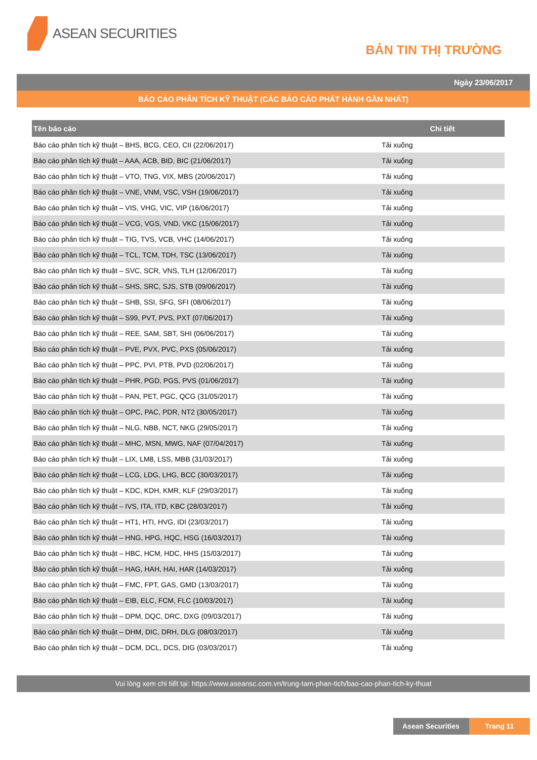ASEAN SECURITIES
BẢN TIN THỊ TRƯỜNG
Ngày 23/06/2017
BÁO CÁO PHÂN TÍCH KỸ THUẬT (CÁC BÁO CÁO PHÁT HÀNH GẦN NHẤT)
| Tên báo cáo | Chi tiết |
| --- | --- |
| Báo cáo phân tích kỹ thuật – BHS, BCG, CEO, CII (22/06/2017) | Tải xuống |
| Báo cáo phân tích kỹ thuật – AAA, ACB, BID, BIC (21/06/2017) | Tải xuống |
| Báo cáo phân tích kỹ thuật – VTO, TNG, VIX, MBS (20/06/2017) | Tải xuống |
| Báo cáo phân tích kỹ thuật – VNE, VNM, VSC, VSH (19/06/2017) | Tải xuống |
| Báo cáo phân tích kỹ thuật – VIS, VHG, VIC, VIP (16/06/2017) | Tải xuống |
| Báo cáo phân tích kỹ thuật – VCG, VGS, VND, VKC (15/06/2017) | Tải xuống |
| Báo cáo phân tích kỹ thuật – TIG, TVS, VCB, VHC (14/06/2017) | Tải xuống |
| Báo cáo phân tích kỹ thuật – TCL, TCM, TDH, TSC (13/06/2017) | Tải xuống |
| Báo cáo phân tích kỹ thuật – SVC, SCR, VNS, TLH (12/06/2017) | Tải xuống |
| Báo cáo phân tích kỹ thuật – SHS, SRC, SJS, STB (09/06/2017) | Tải xuống |
| Báo cáo phân tích kỹ thuật – SHB, SSI, SFG, SFI (08/06/2017) | Tải xuống |
| Báo cáo phân tích kỹ thuật – S99, PVT, PVS, PXT (07/06/2017) | Tải xuống |
| Báo cáo phân tích kỹ thuật – REE, SAM, SBT, SHI (06/06/2017) | Tải xuống |
| Báo cáo phân tích kỹ thuật – PVE, PVX, PVC, PXS (05/06/2017) | Tải xuống |
| Báo cáo phân tích kỹ thuật – PPC, PVI, PTB, PVD (02/06/2017) | Tải xuống |
| Báo cáo phân tích kỹ thuật – PHR, PGD, PGS, PVS (01/06/2017) | Tải xuống |
| Báo cáo phân tích kỹ thuật – PAN, PET, PGC, QCG (31/05/2017) | Tải xuống |
| Báo cáo phân tích kỹ thuật – OPC, PAC, PDR, NT2 (30/05/2017) | Tải xuống |
| Báo cáo phân tích kỹ thuật – NLG, NBB, NCT, NKG (29/05/2017) | Tải xuống |
| Báo cáo phân tích kỹ thuật – MHC, MSN, MWG, NAF (07/04/2017) | Tải xuống |
| Báo cáo phân tích kỹ thuật – LIX, LM8, LSS, MBB (31/03/2017) | Tải xuống |
| Báo cáo phân tích kỹ thuật – LCG, LDG, LHG, BCC (30/03/2017) | Tải xuống |
| Báo cáo phân tích kỹ thuật – KDC, KDH, KMR, KLF (29/03/2017) | Tải xuống |
| Báo cáo phân tích kỹ thuật – IVS, ITA, ITD, KBC (28/03/2017) | Tải xuống |
| Báo cáo phân tích kỹ thuật – HT1, HTI, HVG, IDI (23/03/2017) | Tải xuống |
| Báo cáo phân tích kỹ thuật – HNG, HPG, HQC, HSG (16/03/2017) | Tải xuống |
| Báo cáo phân tích kỹ thuật – HBC, HCM, HDC, HHS (15/03/2017) | Tải xuống |
| Báo cáo phân tích kỹ thuật – HAG, HAH, HAI, HAR (14/03/2017) | Tải xuống |
| Báo cáo phân tích kỹ thuật – FMC, FPT, GAS, GMD (13/03/2017) | Tải xuống |
| Báo cáo phân tích kỹ thuật – EIB, ELC, FCM, FLC (10/03/2017) | Tải xuống |
| Báo cáo phân tích kỹ thuật – DPM, DQC, DRC, DXG (09/03/2017) | Tải xuống |
| Báo cáo phân tích kỹ thuật – DHM, DIC, DRH, DLG (08/03/2017) | Tải xuống |
| Báo cáo phân tích kỹ thuật – DCM, DCL, DCS, DIG (03/03/2017) | Tải xuống |
Vui lòng xem chi tiết tại: https://www.aseansc.com.vn/trung-tam-phan-tich/bao-cao-phan-tich-ky-thuat
Asean Securities
Trang 11